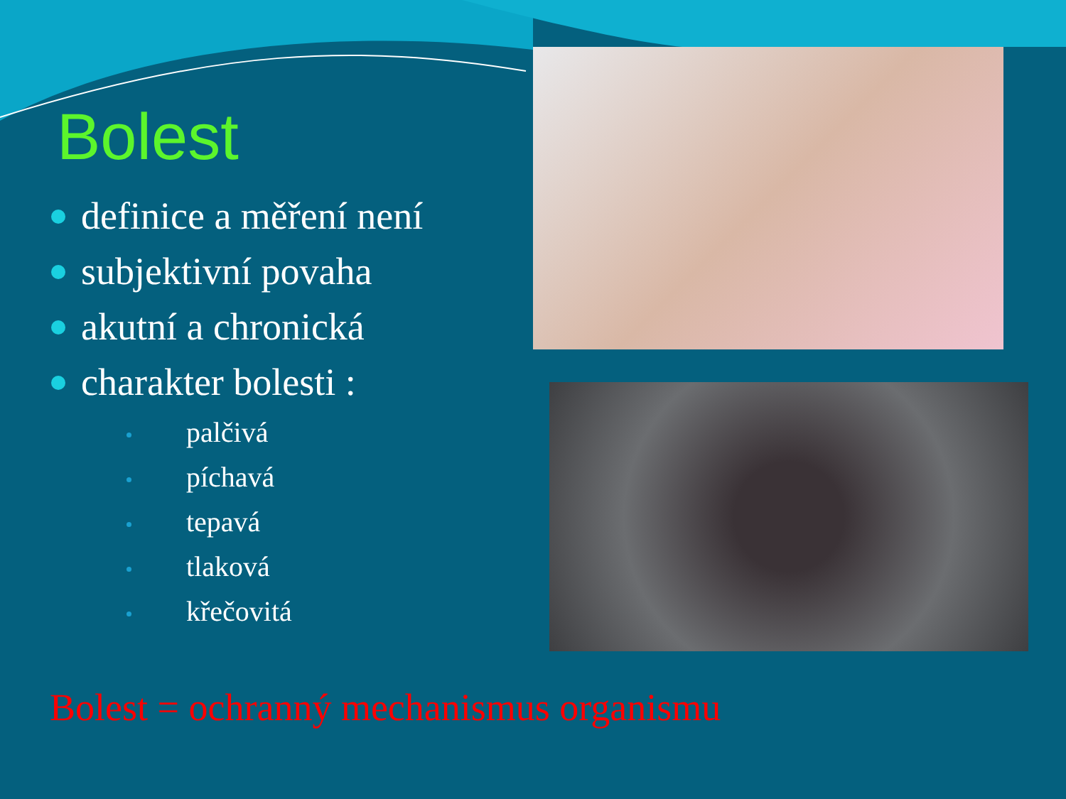Bolest
definice a měření není
subjektivní povaha
akutní a chronická
charakter bolesti :
palčivá
píchavá
tepavá
tlaková
křečovitá
Bolest = ochranný mechanismus organismu